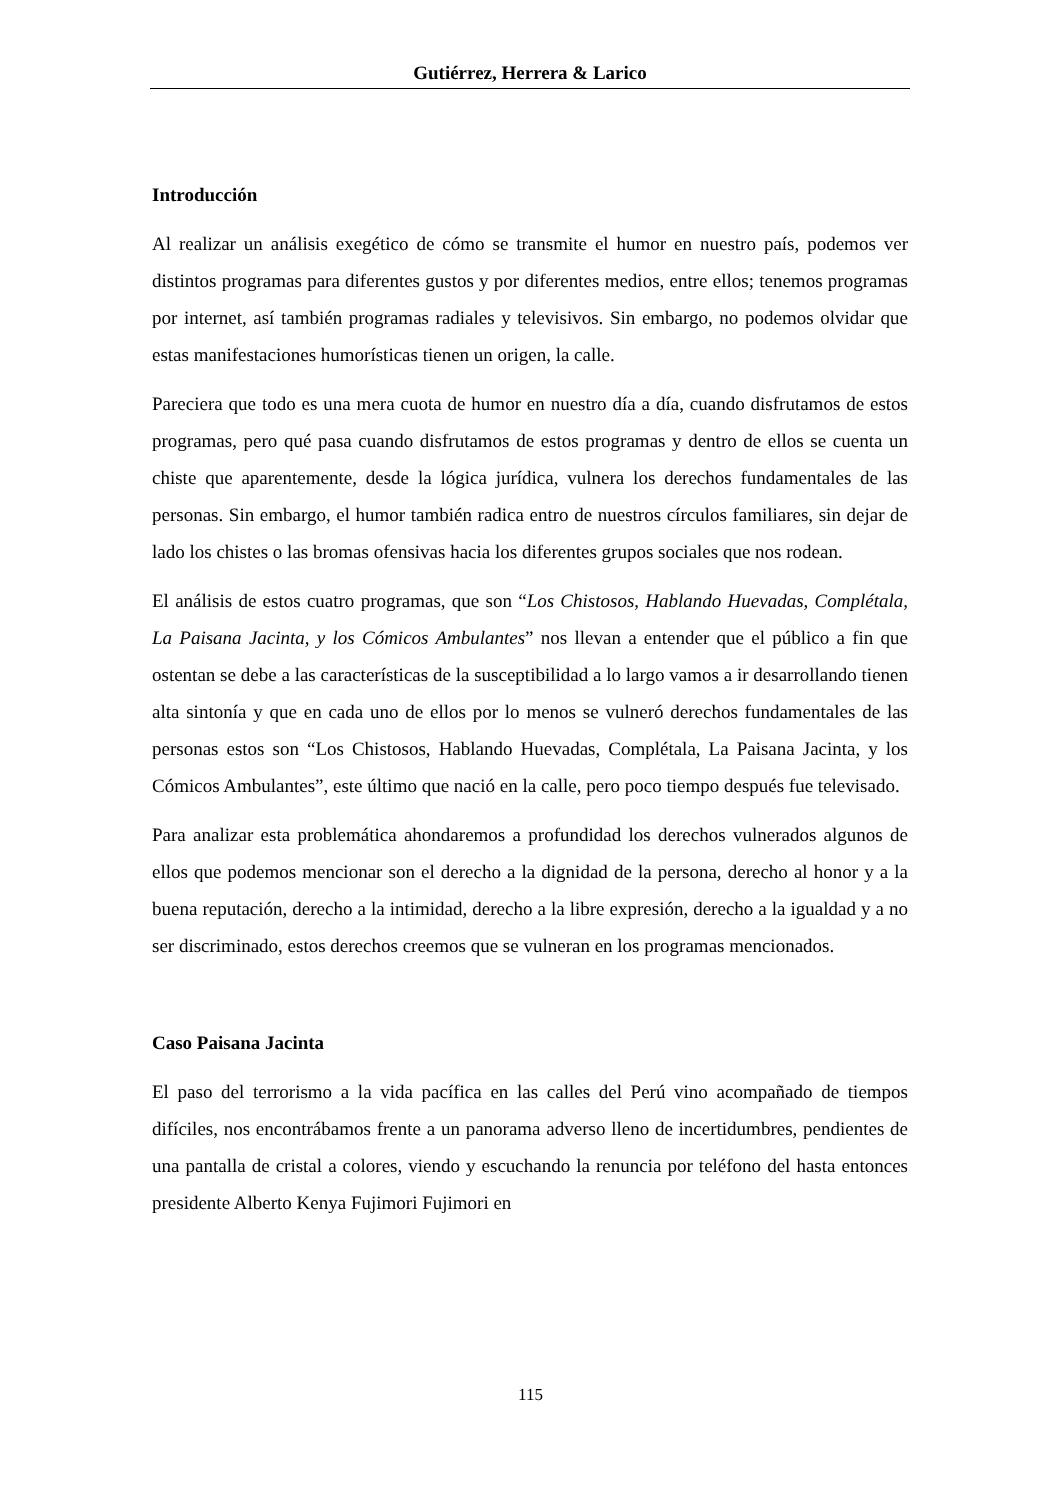Gutiérrez, Herrera & Larico
Introducción
Al realizar un análisis exegético de cómo se transmite el humor en nuestro país, podemos ver distintos programas para diferentes gustos y por diferentes medios, entre ellos; tenemos programas por internet, así también programas radiales y televisivos. Sin embargo, no podemos olvidar que estas manifestaciones humorísticas tienen un origen, la calle.
Pareciera que todo es una mera cuota de humor en nuestro día a día, cuando disfrutamos de estos programas, pero qué pasa cuando disfrutamos de estos programas y dentro de ellos se cuenta un chiste que aparentemente, desde la lógica jurídica, vulnera los derechos fundamentales de las personas. Sin embargo, el humor también radica entro de nuestros círculos familiares, sin dejar de lado los chistes o las bromas ofensivas hacia los diferentes grupos sociales que nos rodean.
El análisis de estos cuatro programas, que son “Los Chistosos, Hablando Huevadas, Complétala, La Paisana Jacinta, y los Cómicos Ambulantes” nos llevan a entender que el público a fin que ostentan se debe a las características de la susceptibilidad a lo largo vamos a ir desarrollando tienen alta sintonía y que en cada uno de ellos por lo menos se vulneró derechos fundamentales de las personas estos son “Los Chistosos, Hablando Huevadas, Complétala, La Paisana Jacinta, y los Cómicos Ambulantes”, este último que nació en la calle, pero poco tiempo después fue televisado.
Para analizar esta problemática ahondaremos a profundidad los derechos vulnerados algunos de ellos que podemos mencionar son el derecho a la dignidad de la persona, derecho al honor y a la buena reputación, derecho a la intimidad, derecho a la libre expresión, derecho a la igualdad y a no ser discriminado, estos derechos creemos que se vulneran en los programas mencionados.
Caso Paisana Jacinta
El paso del terrorismo a la vida pacífica en las calles del Perú vino acompañado de tiempos difíciles, nos encontrábamos frente a un panorama adverso lleno de incertidumbres, pendientes de una pantalla de cristal a colores, viendo y escuchando la renuncia por teléfono del hasta entonces presidente Alberto Kenya Fujimori Fujimori en
115